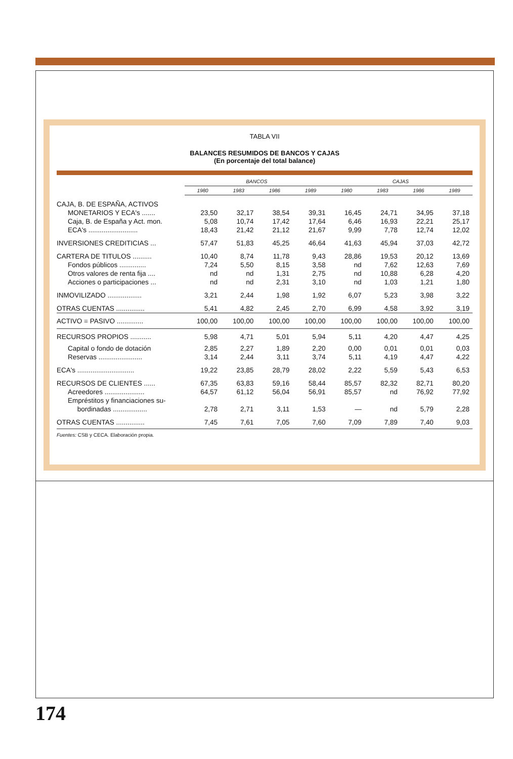TABLA VII
BALANCES RESUMIDOS DE BANCOS Y CAJAS
(En porcentaje del total balance)
| | BANCOS | | | | CAJAS | | | |
| --- | --- | --- | --- | --- | --- | --- | --- | --- |
| | 1980 | 1983 | 1986 | 1989 | 1980 | 1983 | 1986 | 1989 |
| CAJA, B. DE ESPAÑA, ACTIVOS | | | | | | | | |
| MONETARIOS Y ECA's ....... | 23,50 | 32,17 | 38,54 | 39,31 | 16,45 | 24,71 | 34,95 | 37,18 |
| Caja, B. de España y Act. mon. | 5,08 | 10,74 | 17,42 | 17,64 | 6,46 | 16,93 | 22,21 | 25,17 |
| ECA's .......................... | 18,43 | 21,42 | 21,12 | 21,67 | 9,99 | 7,78 | 12,74 | 12,02 |
| INVERSIONES CREDITICIAS ... | 57,47 | 51,83 | 45,25 | 46,64 | 41,63 | 45,94 | 37,03 | 42,72 |
| CARTERA DE TITULOS .......... | 10,40 | 8,74 | 11,78 | 9,43 | 28,86 | 19,53 | 20,12 | 13,69 |
| Fondos públicos .............. | 7,24 | 5,50 | 8,15 | 3,58 | nd | 7,62 | 12,63 | 7,69 |
| Otros valores de renta fija .... | nd | nd | 1,31 | 2,75 | nd | 10,88 | 6,28 | 4,20 |
| Acciones o participaciones ... | nd | nd | 2,31 | 3,10 | nd | 1,03 | 1,21 | 1,80 |
| INMOVILIZADO .................. | 3,21 | 2,44 | 1,98 | 1,92 | 6,07 | 5,23 | 3,98 | 3,22 |
| OTRAS CUENTAS ............... | 5,41 | 4,82 | 2,45 | 2,70 | 6,99 | 4,58 | 3,92 | 3,19 |
| ACTIVO = PASIVO .............. | 100,00 | 100,00 | 100,00 | 100,00 | 100,00 | 100,00 | 100,00 | 100,00 |
| RECURSOS PROPIOS ........... | 5,98 | 4,71 | 5,01 | 5,94 | 5,11 | 4,20 | 4,47 | 4,25 |
| Capital o fondo de dotación | 2,85 | 2,27 | 1,89 | 2,20 | 0,00 | 0,01 | 0,01 | 0,03 |
| Reservas ....................... | 3,14 | 2,44 | 3,11 | 3,74 | 5,11 | 4,19 | 4,47 | 4,22 |
| ECA's .............................. | 19,22 | 23,85 | 28,79 | 28,02 | 2,22 | 5,59 | 5,43 | 6,53 |
| RECURSOS DE CLIENTES ...... | 67,35 | 63,83 | 59,16 | 58,44 | 85,57 | 82,32 | 82,71 | 80,20 |
| Acreedores ..................... | 64,57 | 61,12 | 56,04 | 56,91 | 85,57 | nd | 76,92 | 77,92 |
| Empréstitos y financiaciones su- bordinadas .................. | 2,78 | 2,71 | 3,11 | 1,53 | — | nd | 5,79 | 2,28 |
| OTRAS CUENTAS ............... | 7,45 | 7,61 | 7,05 | 7,60 | 7,09 | 7,89 | 7,40 | 9,03 |
Fuentes: CSB y CECA. Elaboración propia.
174